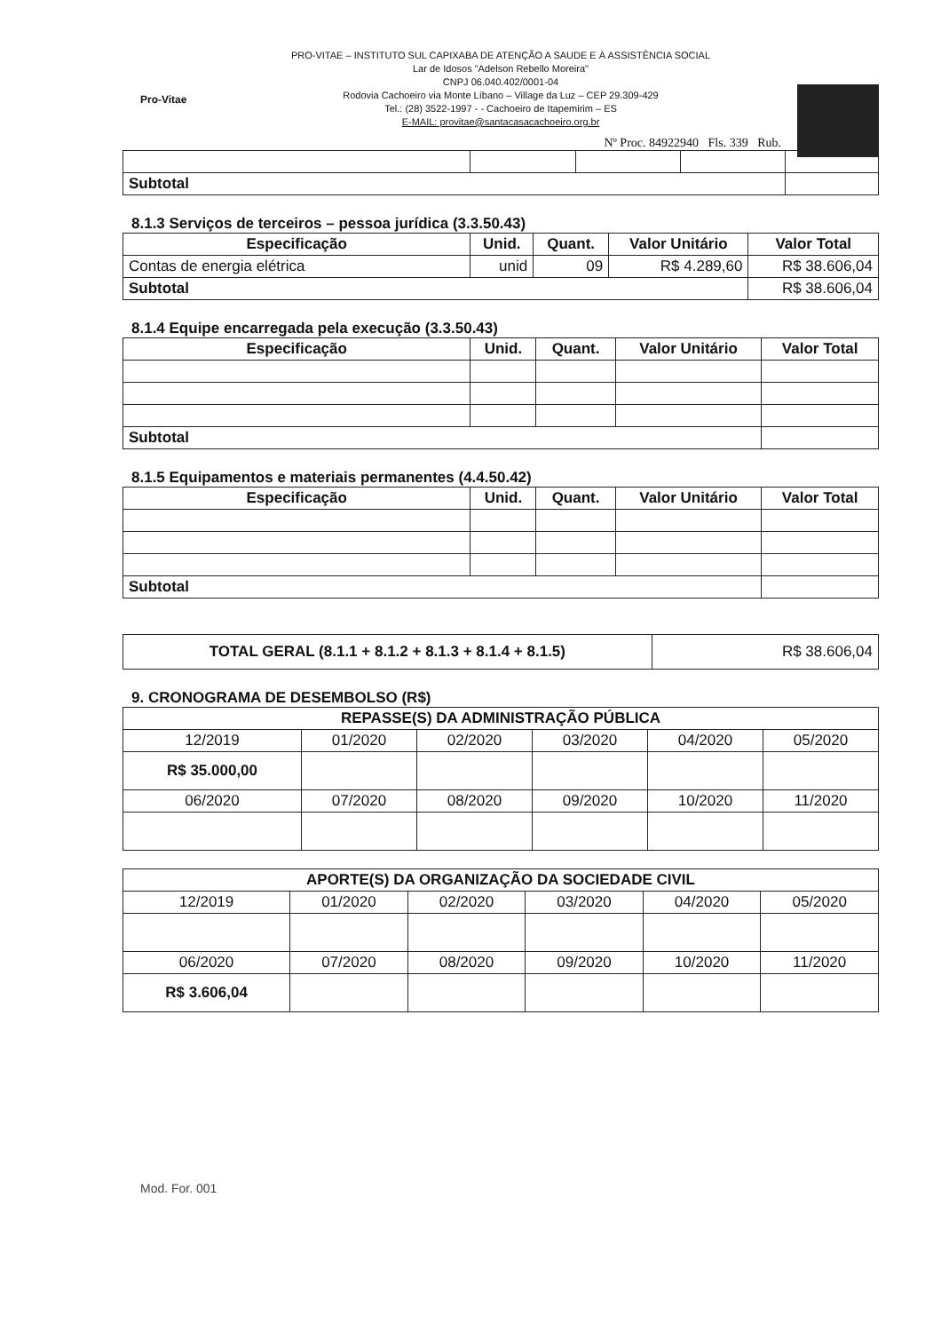Pro-Vitae
PRO-VITAE – INSTITUTO SUL CAPIXABA DE ATENÇÃO A SAUDE E À ASSISTÊNCIA SOCIAL
Lar de Idosos "Adelson Rebello Moreira"
CNPJ 06.040.402/0001-04
Rodovia Cachoeiro via Monte Líbano – Village da Luz – CEP 29.309-429
Tel.: (28) 3522-1997 - - Cachoeiro de Itapemirim – ES
E-MAIL: provitae@santacasacachoeiro.org.br
Nº Proc. 84922940 Fls. 339 Rub.
| Subtotal | | | | |
8.1.3 Serviços de terceiros – pessoa jurídica (3.3.50.43)
| Especificação | Unid. | Quant. | Valor Unitário | Valor Total |
| --- | --- | --- | --- | --- |
| Contas de energia elétrica | unid | 09 | R$ 4.289,60 | R$ 38.606,04 |
| Subtotal | | | | R$ 38.606,04 |
8.1.4 Equipe encarregada pela execução (3.3.50.43)
| Especificação | Unid. | Quant. | Valor Unitário | Valor Total |
| --- | --- | --- | --- | --- |
| Subtotal | | | | |
8.1.5 Equipamentos e materiais permanentes (4.4.50.42)
| Especificação | Unid. | Quant. | Valor Unitário | Valor Total |
| --- | --- | --- | --- | --- |
| Subtotal | | | | |
| TOTAL GERAL (8.1.1 + 8.1.2 + 8.1.3 + 8.1.4 + 8.1.5) | R$ 38.606,04 |
9. CRONOGRAMA DE DESEMBOLSO (R$)
| REPASSE(S) DA ADMINISTRAÇÃO PÚBLICA | | | | | |
| --- | --- | --- | --- | --- | --- |
| 12/2019 | 01/2020 | 02/2020 | 03/2020 | 04/2020 | 05/2020 |
| R$ 35.000,00 | | | | | |
| 06/2020 | 07/2020 | 08/2020 | 09/2020 | 10/2020 | 11/2020 |
| APORTE(S) DA ORGANIZAÇÃO DA SOCIEDADE CIVIL | | | | | |
| --- | --- | --- | --- | --- | --- |
| 12/2019 | 01/2020 | 02/2020 | 03/2020 | 04/2020 | 05/2020 |
| 06/2020 | 07/2020 | 08/2020 | 09/2020 | 10/2020 | 11/2020 |
| R$ 3.606,04 | | | | | |
Mod. For. 001